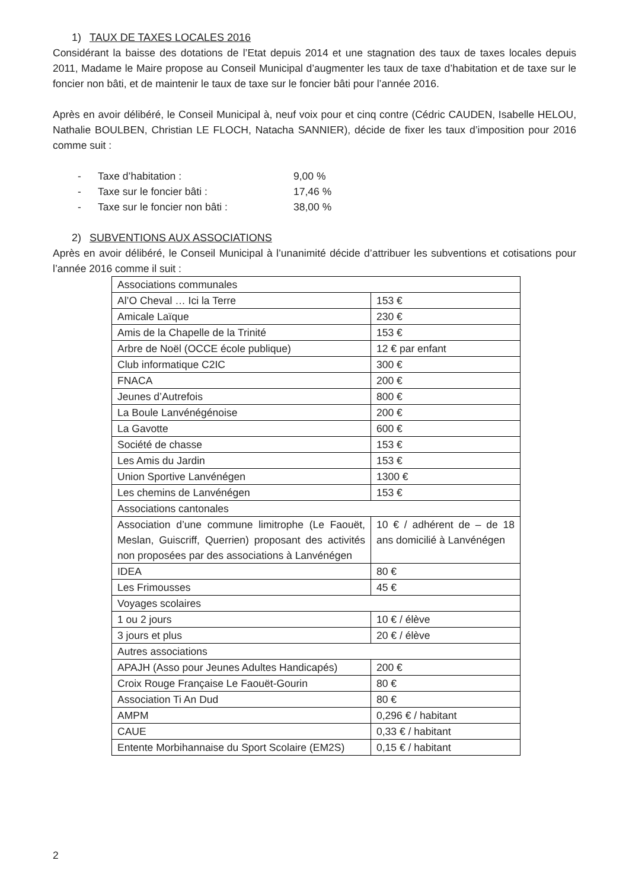1) TAUX DE TAXES LOCALES 2016
Considérant la baisse des dotations de l’Etat depuis 2014 et une stagnation des taux de taxes locales depuis 2011, Madame le Maire propose au Conseil Municipal d’augmenter les taux de taxe d’habitation et de taxe sur le foncier non bâti, et de maintenir le taux de taxe sur le foncier bâti pour l’année 2016.
Après en avoir délibéré, le Conseil Municipal à, neuf voix pour et cinq contre (Cédric CAUDEN, Isabelle HELOU, Nathalie BOULBEN, Christian LE FLOCH, Natacha SANNIER), décide de fixer les taux d’imposition pour 2016 comme suit :
- Taxe d’habitation : 9,00 %
- Taxe sur le foncier bâti : 17,46 %
- Taxe sur le foncier non bâti : 38,00 %
2) SUBVENTIONS AUX ASSOCIATIONS
Après en avoir délibéré, le Conseil Municipal à l’unanimité décide d’attribuer les subventions et cotisations pour l’année 2016 comme il suit :
| Associations communales | |
| Al’O Cheval … Ici la Terre | 153 € |
| Amicale Laïque | 230 € |
| Amis de la Chapelle de la Trinité | 153 € |
| Arbre de Noël (OCCE école publique) | 12 € par enfant |
| Club informatique C2IC | 300 € |
| FNACA | 200 € |
| Jeunes d’Autrefois | 800 € |
| La Boule Lanvénégénoise | 200 € |
| La Gavotte | 600 € |
| Société de chasse | 153 € |
| Les Amis du Jardin | 153 € |
| Union Sportive Lanvénégen | 1300 € |
| Les chemins de Lanvénégen | 153 € |
| Associations cantonales | |
| Association d’une commune limitrophe (Le Faouët, Meslan, Guiscriff, Querrien) proposant des activités non proposées par des associations à Lanvénégen | 10 € / adhérent de – de 18 ans domicilié à Lanvénégen |
| IDEA | 80 € |
| Les Frimousses | 45 € |
| Voyages scolaires | |
| 1 ou 2 jours | 10 € / élève |
| 3 jours et plus | 20 € / élève |
| Autres associations | |
| APAJH (Asso pour Jeunes Adultes Handicapés) | 200 € |
| Croix Rouge Française Le Faouët-Gourin | 80 € |
| Association Ti An Dud | 80 € |
| AMPM | 0,296 € / habitant |
| CAUE | 0,33 € / habitant |
| Entente Morbihannaise du Sport Scolaire (EM2S) | 0,15 € / habitant |
2